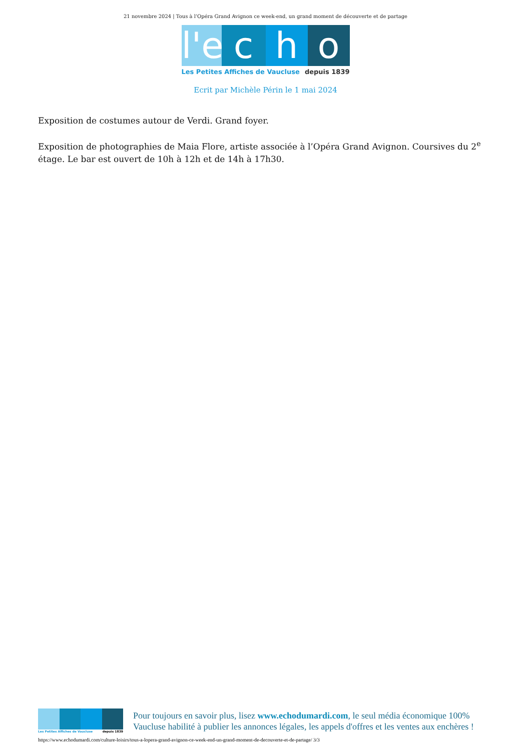21 novembre 2024 | Tous à l’Opéra Grand Avignon ce week-end, un grand moment de découverte et de partage
l'e
c h o
Les Petites Affiches de Vaucluse depuis 1839
Ecrit par Michèle Périn le 1 mai 2024
Exposition de costumes autour de Verdi. Grand foyer.
Exposition de photographies de Maia Flore, artiste associée à l’Opéra Grand Avignon. Coursives du 2<sup>e</sup> étage. Le bar est ouvert de 10h à 12h et de 14h à 17h30.
Les Petites Affiches de Vaucluse depuis 1839
Pour toujours en savoir plus, lisez www.echodumardi.com, le seul média économique 100% Vaucluse habilité à publier les annonces légales, les appels d'offres et les ventes aux enchères !
https://www.echodumardi.com/culture-loisirs/tous-a-lopera-grand-avignon-ce-week-end-un-grand-moment-de-decouverte-et-de-partage/ 3/3